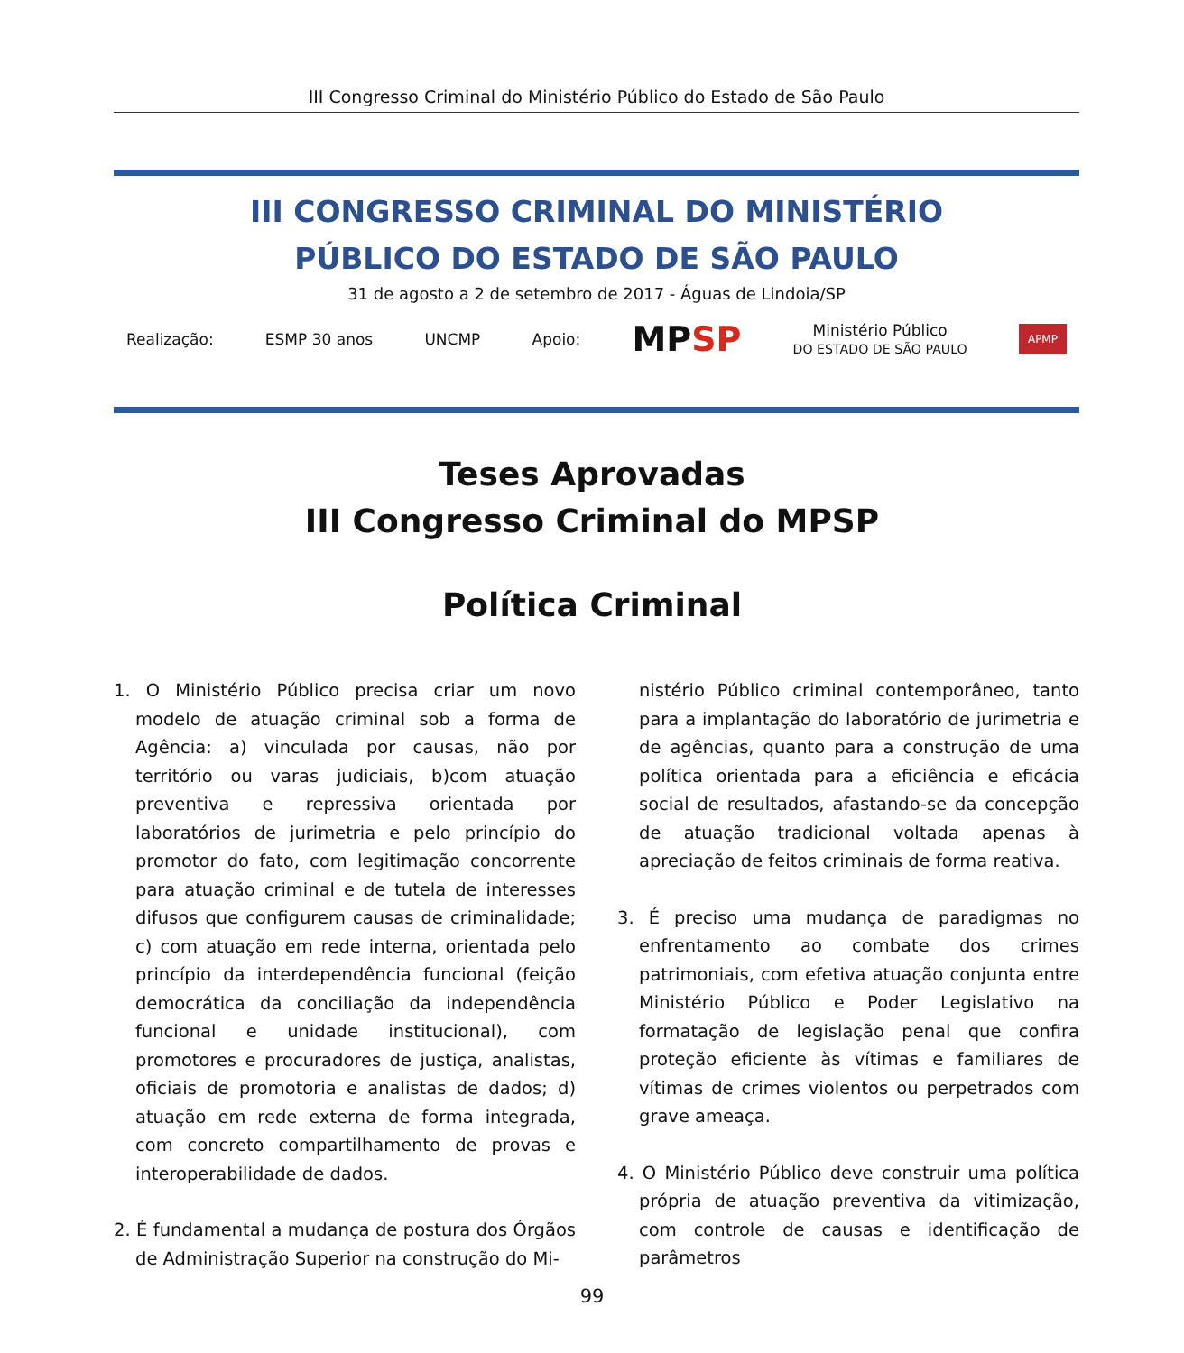III Congresso Criminal do Ministério Público do Estado de São Paulo
III CONGRESSO CRIMINAL DO MINISTÉRIO
PÚBLICO DO ESTADO DE SÃO PAULO
31 de agosto a 2 de setembro de 2017 - Águas de Lindoia/SP
Realização: ESMP 30 anos UNCMP Apoio: MPSP Ministério Público
DO ESTADO DE SÃO PAULO APMP
Teses Aprovadas
III Congresso Criminal do MPSP
Política Criminal
1. O Ministério Público precisa criar um novo modelo de atuação criminal sob a forma de Agência: a) vinculada por causas, não por território ou varas judiciais, b)com atuação preventiva e repressiva orientada por laboratórios de jurimetria e pelo princípio do promotor do fato, com legitimação concorrente para atuação criminal e de tutela de interesses difusos que configurem causas de criminalidade; c) com atuação em rede interna, orientada pelo princípio da interdependência funcional (feição democrática da conciliação da independência funcional e unidade institucional), com promotores e procuradores de justiça, analistas, oficiais de promotoria e analistas de dados; d) atuação em rede externa de forma integrada, com concreto compartilhamento de provas e interoperabilidade de dados.
2. É fundamental a mudança de postura dos Órgãos de Administração Superior na construção do Mi-
nistério Público criminal contemporâneo, tanto para a implantação do laboratório de jurimetria e de agências, quanto para a construção de uma política orientada para a eficiência e eficácia social de resultados, afastando-se da concepção de atuação tradicional voltada apenas à apreciação de feitos criminais de forma reativa.
3. É preciso uma mudança de paradigmas no enfrentamento ao combate dos crimes patrimoniais, com efetiva atuação conjunta entre Ministério Público e Poder Legislativo na formatação de legislação penal que confira proteção eficiente às vítimas e familiares de vítimas de crimes violentos ou perpetrados com grave ameaça.
4. O Ministério Público deve construir uma política própria de atuação preventiva da vitimização, com controle de causas e identificação de parâmetros
99